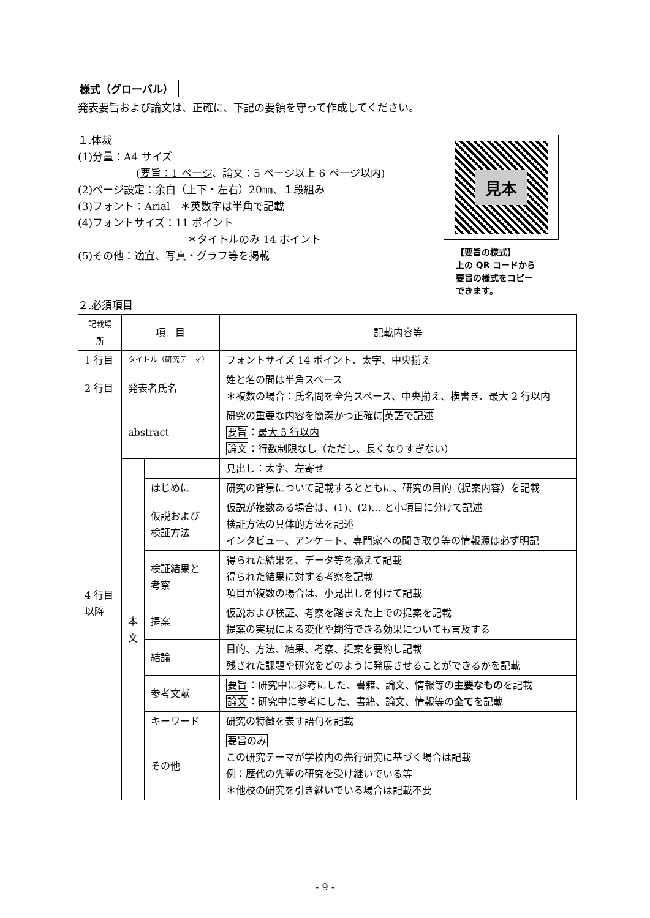様式（グローバル）
発表要旨および論文は、正確に、下記の要領を守って作成してください。
１.体裁
(1)分量：A4 サイズ
(要旨：1 ページ、論文：5 ページ以上 6 ページ以内)
(2)ページ設定：余白（上下・左右）20㎜、１段組み
(3)フォント：Arial　＊英数字は半角で記載
(4)フォントサイズ：11 ポイント
＊タイトルのみ 14 ポイント
(5)その他：適宜、写真・グラフ等を掲載
見本
【要旨の様式】
上の QR コードから
要旨の様式をコピー
できます。
２.必須項目
| 記載場所 | 項 目 | | 記載内容等 |
| --- | --- | --- | --- |
| 1 行目 | タイトル（研究テーマ） | | フォントサイズ 14 ポイント、太字、中央揃え |
| 2 行目 | 発表者氏名 | | 姓と名の間は半角スペース ＊複数の場合：氏名間を全角スペース、中央揃え、横書き、最大 2 行以内 |
| 4 行目 以降 | abstract | | 研究の重要な内容を簡潔かつ正確に 英語で記述 要旨 ： 最大 5 行以内 論文 ： 行数制限なし（ただし、長くなりすぎない） |
| | 本 文 | | 見出し：太字、左寄せ |
| | | はじめに | 研究の背景について記載するとともに、研究の目的（提案内容）を記載 |
| | | 仮説および 検証方法 | 仮説が複数ある場合は、(1)、(2)... と小項目に分けて記述 検証方法の具体的方法を記述 インタビュー、アンケート、専門家への聞き取り等の情報源は必ず明記 |
| | | 検証結果と 考察 | 得られた結果を、データ等を添えて記載 得られた結果に対する考察を記載 項目が複数の場合は、小見出しを付けて記載 |
| | | 提案 | 仮説および検証、考察を踏まえた上での提案を記載 提案の実現による変化や期待できる効果についても言及する |
| | | 結論 | 目的、方法、結果、考察、提案を要約し記載 残された課題や研究をどのように発展させることができるかを記載 |
| | | 参考文献 | 要旨 ：研究中に参考にした、書籍、論文、情報等の 主要なもの を記載 論文 ：研究中に参考にした、書籍、論文、情報等の 全て を記載 |
| | | キーワード | 研究の特徴を表す語句を記載 |
| | | その他 | 要旨のみ この研究テーマが学校内の先行研究に基づく場合は記載 例：歴代の先輩の研究を受け継いでいる等 ＊他校の研究を引き継いでいる場合は記載不要 |
- 9 -